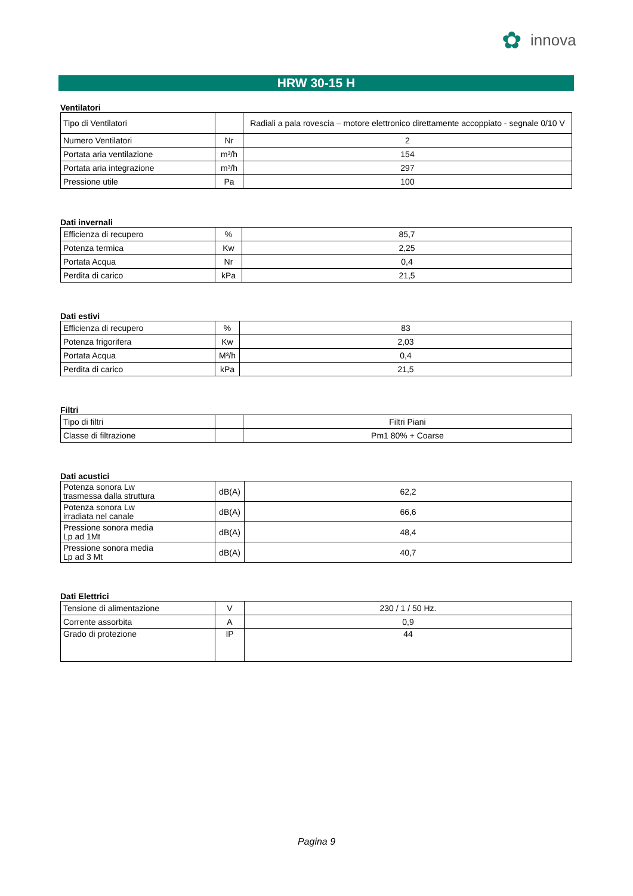✿
innova
HRW 30-15 H
Ventilatori
| Tipo di Ventilatori | | Radiali a pala rovescia – motore elettronico direttamente accoppiato - segnale 0/10 V |
| Numero Ventilatori | Nr | 2 |
| Portata aria ventilazione | m³/h | 154 |
| Portata aria integrazione | m³/h | 297 |
| Pressione utile | Pa | 100 |
Dati invernali
| Efficienza di recupero | % | 85,7 |
| Potenza termica | Kw | 2,25 |
| Portata Acqua | Nr | 0,4 |
| Perdita di carico | kPa | 21,5 |
Dati estivi
| Efficienza di recupero | % | 83 |
| Potenza frigorifera | Kw | 2,03 |
| Portata Acqua | M³/h | 0,4 |
| Perdita di carico | kPa | 21,5 |
Filtri
| Tipo di filtri | | Filtri Piani |
| Classe di filtrazione | | Pm1 80% + Coarse |
Dati acustici
| Potenza sonora Lw trasmessa dalla struttura | dB(A) | 62,2 |
| Potenza sonora Lw irradiata nel canale | dB(A) | 66,6 |
| Pressione sonora media Lp ad 1Mt | dB(A) | 48,4 |
| Pressione sonora media Lp ad 3 Mt | dB(A) | 40,7 |
Dati Elettrici
| Tensione di alimentazione | V | 230 / 1 / 50 Hz. |
| Corrente assorbita | A | 0,9 |
| Grado di protezione | IP | 44 |
Pagina 9